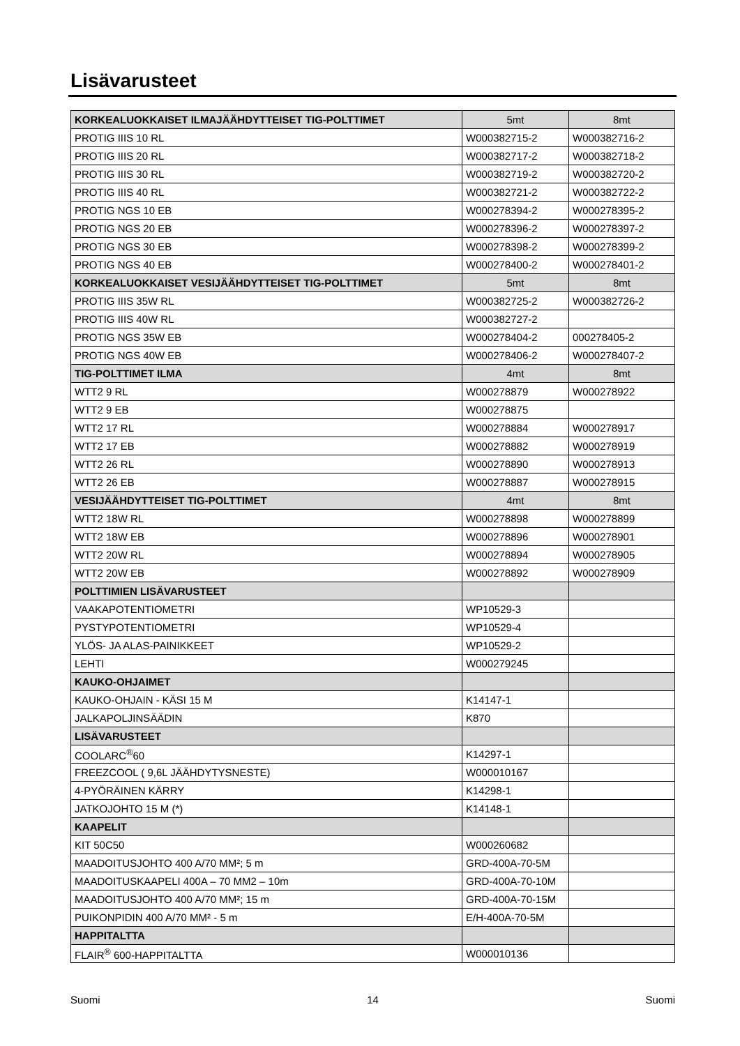Lisävarusteet
| KORKEALUOKKAISET ILMAJÄÄHDYTTEISET TIG-POLTTIMET | 5mt | 8mt |
| --- | --- | --- |
| PROTIG IIIS 10 RL | W000382715-2 | W000382716-2 |
| PROTIG IIIS 20 RL | W000382717-2 | W000382718-2 |
| PROTIG IIIS 30 RL | W000382719-2 | W000382720-2 |
| PROTIG IIIS 40 RL | W000382721-2 | W000382722-2 |
| PROTIG NGS 10 EB | W000278394-2 | W000278395-2 |
| PROTIG NGS 20 EB | W000278396-2 | W000278397-2 |
| PROTIG NGS 30 EB | W000278398-2 | W000278399-2 |
| PROTIG NGS 40 EB | W000278400-2 | W000278401-2 |
| KORKEALUOKKAISET VESIJÄÄHDYTTEISET TIG-POLTTIMET | 5mt | 8mt |
| PROTIG IIIS 35W RL | W000382725-2 | W000382726-2 |
| PROTIG IIIS 40W RL | W000382727-2 | |
| PROTIG NGS 35W EB | W000278404-2 | 000278405-2 |
| PROTIG NGS 40W EB | W000278406-2 | W000278407-2 |
| TIG-POLTTIMET ILMA | 4mt | 8mt |
| WTT2 9 RL | W000278879 | W000278922 |
| WTT2 9 EB | W000278875 | |
| WTT2 17 RL | W000278884 | W000278917 |
| WTT2 17 EB | W000278882 | W000278919 |
| WTT2 26 RL | W000278890 | W000278913 |
| WTT2 26 EB | W000278887 | W000278915 |
| VESIJÄÄHDYTTEISET TIG-POLTTIMET | 4mt | 8mt |
| WTT2 18W RL | W000278898 | W000278899 |
| WTT2 18W EB | W000278896 | W000278901 |
| WTT2 20W RL | W000278894 | W000278905 |
| WTT2 20W EB | W000278892 | W000278909 |
| POLTTIMIEN LISÄVARUSTEET | | |
| VAAKAPOTENTIOMETRI | WP10529-3 | |
| PYSTYPOTENTIOMETRI | WP10529-4 | |
| YLÖS- JA ALAS-PAINIKKEET | WP10529-2 | |
| LEHTI | W000279245 | |
| KAUKO-OHJAIMET | | |
| KAUKO-OHJAIN - KÄSI 15 M | K14147-1 | |
| JALKAPOLJINSÄÄDIN | K870 | |
| LISÄVARUSTEET | | |
| COOLARC<sup>®</sup>60 | K14297-1 | |
| FREEZCOOL ( 9,6L JÄÄHDYTYSNESTE) | W000010167 | |
| 4-PYÖRÄINEN KÄRRY | K14298-1 | |
| JATKOJOHTO 15 M (*) | K14148-1 | |
| KAAPELIT | | |
| KIT 50C50 | W000260682 | |
| MAADOITUSJOHTO 400 A/70 MM²; 5 m | GRD-400A-70-5M | |
| MAADOITUSKAAPELI 400A – 70 MM2 – 10m | GRD-400A-70-10M | |
| MAADOITUSJOHTO 400 A/70 MM²; 15 m | GRD-400A-70-15M | |
| PUIKONPIDIN 400 A/70 MM² - 5 m | E/H-400A-70-5M | |
| HAPPITALTTA | | |
| FLAIR<sup>®</sup> 600-HAPPITALTTA | W000010136 | |
Suomi 14 Suomi